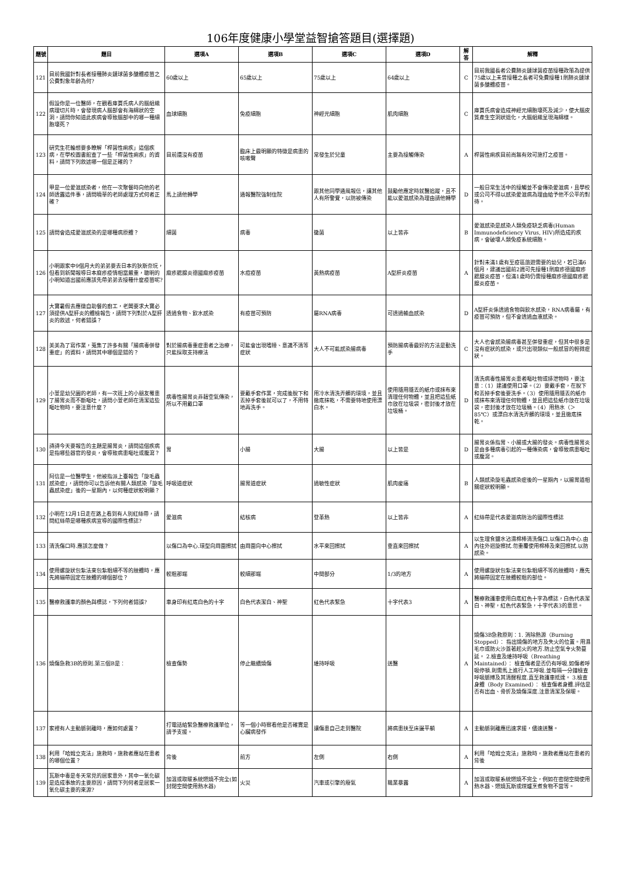106年度健康小學堂益智搶答題目(選擇題)
| 題號 | 題目 | 選項A | 選項B | 選項C | 選項D | 解答 | 解釋 |
| --- | --- | --- | --- | --- | --- | --- | --- |
| 121 | 目前我國針對長者接種肺炎鏈球菌多醣體疫苗之公費對象年齡為何? | 60歲以上 | 65歲以上 | 75歲以上 | 64歲以上 | C | 目前我國長者公費肺炎鏈球菌疫苗接種政策為提供75歲以上未曾接種之長者可免費接種1劑肺炎鏈球菌多醣體疫苗。 |
| 122 | 假設你是一位醫師，在觀看庫賈氏病人的腦組織病理切片時，會發現病人腦部會有海綿狀的空洞，請問你知道此疾病會導致腦部中的哪一種細胞壞死？ | 血球細胞 | 免疫細胞 | 神經元細胞 | 肌肉細胞 | C | 庫賈氏病會造成神經元細胞壞死及減少，使大腦皮質產生空洞狀退化，大腦組織呈現海綿樣。 |
| 123 | 研究生花輪想要多瞭解「桿菌性痢疾」這個疾病，在學校圖書館查了一些「桿菌性痢疾」的資料，請問下列敘述哪一個是正確的？ | 目前還沒有疫苗 | 臨床上最明顯的特徵是病患的咳嗽聲 | 常發生於兒童 | 主要為接觸傳染 | A | 桿菌性痢疾目前尚無有效可施打之疫苗。 |
| 124 | 甲是一位愛滋感染者，他在一次聚餐時向他的老師透露這件事，請問曉華的老師處理方式何者正確？ | 馬上請他轉學 | 通報醫院強制住院 | 跟其他同學通風報信，讓其他人有所警覺，以防被傳染 | 鼓勵他應定時就醫追蹤，且不能以愛滋感染為理由請他轉學 | D | 一般日常生活中的接觸並不會傳染愛滋病，且學校或公司不得以感染愛滋病為理由給予他不公平的對待。 |
| 125 | 請問會造成愛滋感染的是哪種病原體？ | 細菌 | 病毒 | 黴菌 | 以上皆非 | B | 愛滋感染是感染人類免疫缺乏病毒(Human Immunodeficiency Virus, HIV)所造成的疾病，會破壞人類免疫系統細胞。 |
| 126 | 小明跟家中9個月大的弟弟要去日本的狄斯奈玩，但看到新聞報導日本麻疹疫情相當嚴重，聰明的小明知道出國前應該先帶弟弟去接種什麼疫苗呢? | 麻疹腮腺炎德國麻疹疫苗 | 水痘疫苗 | 黃熱病疫苗 | A型肝炎疫苗 | A | 針對未滿1歲有至疫區旅遊需要的幼兒，若已滿6個月，建議出國前2週可先接種1劑麻疹德國麻疹腮腺炎疫苗，但滿1歲時仍需接種麻疹德國麻疹腮腺炎疫苗。 |
| 127 | 大寶暑假去應徵自助餐的廚工，老闆要求大寶必須提供A型肝炎的體檢報告，請問下列對於A型肝炎的敘述，何者錯誤？ | 透過食物、飲水感染 | 有疫苗可預防 | 屬RNA病毒 | 可透過輸血感染 | D | A型肝炎係透過食物與飲水感染，RNA病毒屬，有疫苗可預防，但不會透過血液感染。 |
| 128 | 美美為了寫作業，蒐集了許多有關「腸病毒併發重症」的資料，請問其中哪個是錯的？ | 對於腸病毒重症患者之治療，只能採取支持療法 | 可能會出現嗜睡、意識不清等症狀 | 大人不可能感染腸病毒 | 預防腸病毒最好的方法是勤洗手 | C | 大人也會感染腸病毒甚至併發重症，但其中很多是沒有症狀的感染，或只出現類似一般感冒的輕微症狀。 |
| 129 | 小萱是幼兒園的老師，有一次班上的小朋友罹患了腸胃炎而不斷嘔吐，請問小萱老師在清潔這些嘔吐物時，要注意什麼？ | 病毒性腸胃炎非藉空氣傳染，所以不用戴口罩 | 要戴手套作業，完成後脫下和丟掉手套後就可以了，不用特地再洗手。 | 用冷水清洗弄髒的環境，並且徹底抹乾，不需要特地使用漂白水。 | 使用隨用隨丟的紙巾或抹布來清理任何物體，並且把這些紙巾放在垃圾袋，密封後才放在垃圾桶。 | D | 清洗病毒性腸胃炎患者嘔吐物或排泄物時，要注意：（1）建議使用口罩。（2）要戴手套，在脫下和丟掉手套後要洗手。（3）使用隨用隨丟的紙巾或抹布來清理任何物體，並且把這些紙巾放在垃圾袋，密封後才放在垃圾桶。（4）用熱水（＞85℃）或漂白水清洗弄髒的環境，並且徹底抹乾。 |
| 130 | 詩詩今天要報告的主題是腸胃炎，請問這個疾病是指哪些器官的發炎，會導致病患嘔吐或腹瀉？ | 胃 | 小腸 | 大腸 | 以上皆是 | D | 腸胃炎係指胃、小腸或大腸的發炎。病毒性腸胃炎是由多種病毒引起的一種傳染病，會導致病患嘔吐或腹瀉。 |
| 131 | 阿信是一位醫學生，他被指派上臺報告「旋毛蟲感染症」，請問你可以告訴他有關人類感染「旋毛蟲感染症」後的一星期內，以何種症狀較明顯？ | 呼吸道症狀 | 腸胃道症狀 | 過敏性症狀 | 肌肉痠痛 | B | 人類感染旋毛蟲感染症後的一星期內，以腸胃道相關症狀較明顯。 |
| 132 | 小明在12月1日走在路上看到有人別紅絲帶，請問紅絲帶是哪種疾病宣導的國際性標誌? | 愛滋病 | 結核病 | 登革熱 | 以上皆非 | A | 紅絲帶是代表愛滋病防治的國際性標誌 |
| 133 | 清洗傷口時.應該怎麼做？ | 以傷口為中心.環型向周圍擦拭 | 由周圍向中心擦拭 | 水平來回擦拭 | 垂直來回擦拭 | A | 以生理食鹽水沾濕棉棒清洗傷口.以傷口為中心.由內往外迴旋擦拭.勿重覆使用棉棒及來回擦拭.以防感染。 |
| 134 | 使用螺旋狀包紮法來包紮粗細不等的肢體時，應先將繃帶固定在肢體的哪個部位？ | 較粗那端 | 較細那端 | 中間部分 | 1/3的地方 | A | 使用螺旋狀包紮法來包紮粗細不等的肢體時，應先將繃帶固定在肢體較粗的部位。 |
| 135 | 醫療救護車的顏色與標誌，下列何者錯誤? | 車身印有紅底白色的十字 | 白色代表潔白、神聖 | 紅色代表緊急 | 十字代表3 | A | 醫療救護車使用白底紅色十字為標誌，白色代表潔白、神聖，紅色代表緊急，十字代表3的意思。 |
| 136 | 燒傷急救3B的原則.第三個B是： | 檢查傷勢 | 停止繼續燒傷 | 維持呼吸 | 送醫 | A | 燒傷3B急救原則：1. 消除熱源（Burning Stopped）： 指出燒傷的地方及失火的位置。用濕毛巾或防火沙蓋著起火的地方.防止空氣令火勢蔓延。 2.檢查及維持呼吸（Breathing Maintained）： 檢查傷者是否仍有呼吸.如傷者呼吸停頓.則需馬上進行人工呼吸.並每隔一分鐘檢查呼吸脈搏及其清醒程度.直至救護車抵達。 3.檢查身體（Body Examined）： 檢查傷者身體.評估是否有出血、骨折及燒傷深度.注意清潔及保暖。 |
| 137 | 家裡有人主動脈剝離時，應如何處置？ | 打電話給緊急醫療救護單位，請予支援。 | 等一個小時察看他是否確實是心臟病發作 | 讓傷患自己走到醫院 | 將病患扶至床邊平躺 | A | 主動脈剝離應迅速求援，儘速送醫。 |
| 138 | 利用「哈姆立克法」施救時，施救者應站在患者的哪個位置？ | 背後 | 前方 | 左側 | 右側 | A | 利用「哈姆立克法」施救時，施救者應站在患者的背後 |
| 139 | 瓦斯中毒是冬天常見的居家意外，其中一氧化碳是造成事故的主要原因，請問下列何者是居家一氧化碳主要的來源? | 加溫或取暖系統燃燒不完全(如封閉空間使用熱水器) | 火災 | 汽車或引擎的廢氣 | 職業暴露 | A | 加溫或取暖系統燃燒不完全，例如在密閉空間使用熱水器、燃燒瓦斯或煤爐烹煮食物不當等。 |